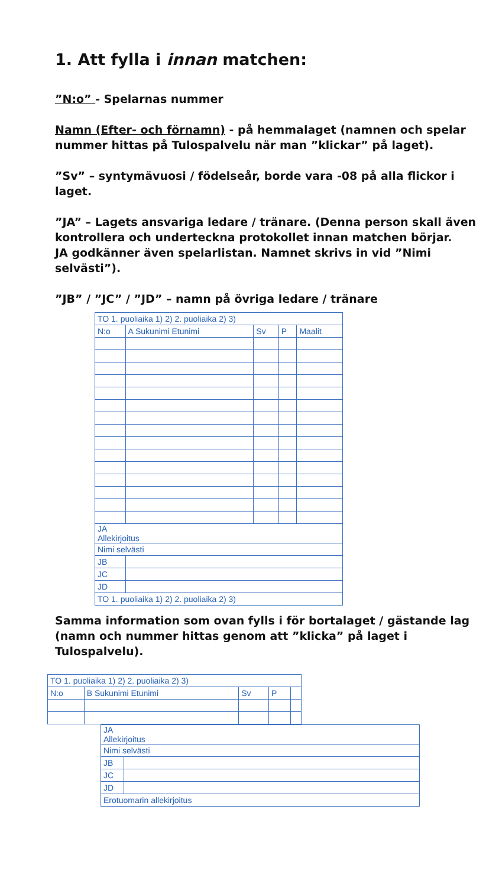1. Att fylla i innan matchen:
”N:o” - Spelarnas nummer
Namn (Efter- och förnamn) - på hemmalaget (namnen och spelar nummer hittas på Tulospalvelu när man ”klickar” på laget).
”Sv” – syntymävuosi / födelseår, borde vara -08 på alla flickor i laget.
”JA” – Lagets ansvariga ledare / tränare. (Denna person skall även kontrollera och underteckna protokollet innan matchen börjar.
JA godkänner även spelarlistan. Namnet skrivs in vid ”Nimi selvästi”).
”JB” / ”JC” / ”JD” – namn på övriga ledare / tränare
| TO 1. puoliaika 1) 2) 2. puoliaika 2) 3) | | | | |
| N:o | A Sukunimi Etunimi | Sv | P | Maalit |
| JA Allekirjoitus | | | | |
| Nimi selvästi | | | | |
| JB | | | | |
| JC | | | | |
| JD | | | | |
| TO 1. puoliaika 1) 2) 2. puoliaika 2) 3) | | | | |
Samma information som ovan fylls i för bortalaget / gästande lag (namn och nummer hittas genom att ”klicka” på laget i Tulospalvelu).
| TO 1. puoliaika 1) 2) 2. puoliaika 2) 3) | | | | |
| N:o | B Sukunimi Etunimi | Sv | P | |
| JA Allekirjoitus | |
| Nimi selvästi | |
| JB | |
| JC | |
| JD | |
| Erotuomarin allekirjoitus | |